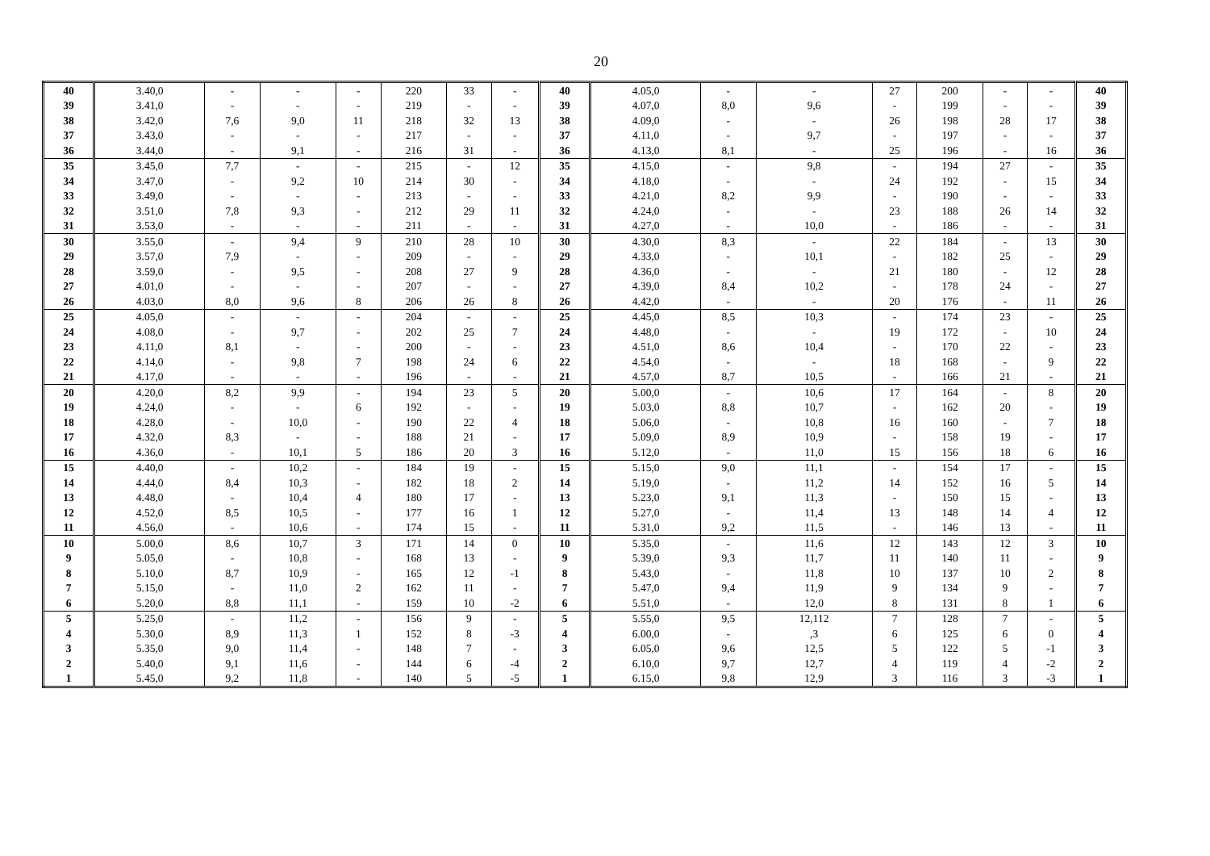20
| 40 | 3.40,0 | - | - | - | 220 | 33 | - | 40 | 4.05,0 | - | - | 27 | 200 | - | - | 40 |
| 39 | 3.41,0 | - | - | - | 219 | - | - | 39 | 4.07,0 | 8,0 | 9,6 | - | 199 | - | - | 39 |
| 38 | 3.42,0 | 7,6 | 9,0 | 11 | 218 | 32 | 13 | 38 | 4.09,0 | - | - | 26 | 198 | 28 | 17 | 38 |
| 37 | 3.43,0 | - | - | - | 217 | - | - | 37 | 4.11,0 | - | 9,7 | - | 197 | - | - | 37 |
| 36 | 3.44,0 | - | 9,1 | - | 216 | 31 | - | 36 | 4.13,0 | 8,1 | - | 25 | 196 | - | 16 | 36 |
| 35 | 3.45,0 | 7,7 | - | - | 215 | - | 12 | 35 | 4.15,0 | - | 9,8 | - | 194 | 27 | - | 35 |
| 34 | 3.47,0 | - | 9,2 | 10 | 214 | 30 | - | 34 | 4.18,0 | - | - | 24 | 192 | - | 15 | 34 |
| 33 | 3.49,0 | - | - | - | 213 | - | - | 33 | 4.21,0 | 8,2 | 9,9 | - | 190 | - | - | 33 |
| 32 | 3.51,0 | 7,8 | 9,3 | - | 212 | 29 | 11 | 32 | 4.24,0 | - | - | 23 | 188 | 26 | 14 | 32 |
| 31 | 3.53,0 | - | - | - | 211 | - | - | 31 | 4.27,0 | - | 10,0 | - | 186 | - | - | 31 |
| 30 | 3.55,0 | - | 9,4 | 9 | 210 | 28 | 10 | 30 | 4.30,0 | 8,3 | - | 22 | 184 | - | 13 | 30 |
| 29 | 3.57,0 | 7,9 | - | - | 209 | - | - | 29 | 4.33,0 | - | 10,1 | - | 182 | 25 | - | 29 |
| 28 | 3.59,0 | - | 9,5 | - | 208 | 27 | 9 | 28 | 4.36,0 | - | - | 21 | 180 | - | 12 | 28 |
| 27 | 4.01,0 | - | - | - | 207 | - | - | 27 | 4.39,0 | 8,4 | 10,2 | - | 178 | 24 | - | 27 |
| 26 | 4.03,0 | 8,0 | 9,6 | 8 | 206 | 26 | 8 | 26 | 4.42,0 | - | - | 20 | 176 | - | 11 | 26 |
| 25 | 4.05,0 | - | - | - | 204 | - | - | 25 | 4.45,0 | 8,5 | 10,3 | - | 174 | 23 | - | 25 |
| 24 | 4.08,0 | - | 9,7 | - | 202 | 25 | 7 | 24 | 4.48,0 | - | - | 19 | 172 | - | 10 | 24 |
| 23 | 4.11,0 | 8,1 | - | - | 200 | - | - | 23 | 4.51,0 | 8,6 | 10,4 | - | 170 | 22 | - | 23 |
| 22 | 4.14,0 | - | 9,8 | 7 | 198 | 24 | 6 | 22 | 4.54,0 | - | - | 18 | 168 | - | 9 | 22 |
| 21 | 4.17,0 | - | - | - | 196 | - | - | 21 | 4.57,0 | 8,7 | 10,5 | - | 166 | 21 | - | 21 |
| 20 | 4.20,0 | 8,2 | 9,9 | - | 194 | 23 | 5 | 20 | 5.00,0 | - | 10,6 | 17 | 164 | - | 8 | 20 |
| 19 | 4.24,0 | - | - | 6 | 192 | - | - | 19 | 5.03,0 | 8,8 | 10,7 | - | 162 | 20 | - | 19 |
| 18 | 4.28,0 | - | 10,0 | - | 190 | 22 | 4 | 18 | 5.06,0 | - | 10,8 | 16 | 160 | - | 7 | 18 |
| 17 | 4.32,0 | 8,3 | - | - | 188 | 21 | - | 17 | 5.09,0 | 8,9 | 10,9 | - | 158 | 19 | - | 17 |
| 16 | 4.36,0 | - | 10,1 | 5 | 186 | 20 | 3 | 16 | 5.12,0 | - | 11,0 | 15 | 156 | 18 | 6 | 16 |
| 15 | 4.40,0 | - | 10,2 | - | 184 | 19 | - | 15 | 5.15,0 | 9,0 | 11,1 | - | 154 | 17 | - | 15 |
| 14 | 4.44,0 | 8,4 | 10,3 | - | 182 | 18 | 2 | 14 | 5.19,0 | - | 11,2 | 14 | 152 | 16 | 5 | 14 |
| 13 | 4.48,0 | - | 10,4 | 4 | 180 | 17 | - | 13 | 5.23,0 | 9,1 | 11,3 | - | 150 | 15 | - | 13 |
| 12 | 4.52,0 | 8,5 | 10,5 | - | 177 | 16 | 1 | 12 | 5.27,0 | - | 11,4 | 13 | 148 | 14 | 4 | 12 |
| 11 | 4.56,0 | - | 10,6 | - | 174 | 15 | - | 11 | 5.31,0 | 9,2 | 11,5 | - | 146 | 13 | - | 11 |
| 10 | 5.00,0 | 8,6 | 10,7 | 3 | 171 | 14 | 0 | 10 | 5.35,0 | - | 11,6 | 12 | 143 | 12 | 3 | 10 |
| 9 | 5.05,0 | - | 10,8 | - | 168 | 13 | - | 9 | 5.39,0 | 9,3 | 11,7 | 11 | 140 | 11 | - | 9 |
| 8 | 5.10,0 | 8,7 | 10,9 | - | 165 | 12 | -1 | 8 | 5.43,0 | - | 11,8 | 10 | 137 | 10 | 2 | 8 |
| 7 | 5.15,0 | - | 11,0 | 2 | 162 | 11 | - | 7 | 5.47,0 | 9,4 | 11,9 | 9 | 134 | 9 | - | 7 |
| 6 | 5.20,0 | 8,8 | 11,1 | - | 159 | 10 | -2 | 6 | 5.51,0 | - | 12,0 | 8 | 131 | 8 | 1 | 6 |
| 5 | 5.25,0 | - | 11,2 | - | 156 | 9 | - | 5 | 5.55,0 | 9,5 | 12,112 | 7 | 128 | 7 | - | 5 |
| 4 | 5.30,0 | 8,9 | 11,3 | 1 | 152 | 8 | -3 | 4 | 6.00,0 | - | ,3 | 6 | 125 | 6 | 0 | 4 |
| 3 | 5.35,0 | 9,0 | 11,4 | - | 148 | 7 | - | 3 | 6.05,0 | 9,6 | 12,5 | 5 | 122 | 5 | -1 | 3 |
| 2 | 5.40,0 | 9,1 | 11,6 | - | 144 | 6 | -4 | 2 | 6.10,0 | 9,7 | 12,7 | 4 | 119 | 4 | -2 | 2 |
| 1 | 5.45,0 | 9,2 | 11,8 | - | 140 | 5 | -5 | 1 | 6.15,0 | 9,8 | 12,9 | 3 | 116 | 3 | -3 | 1 |